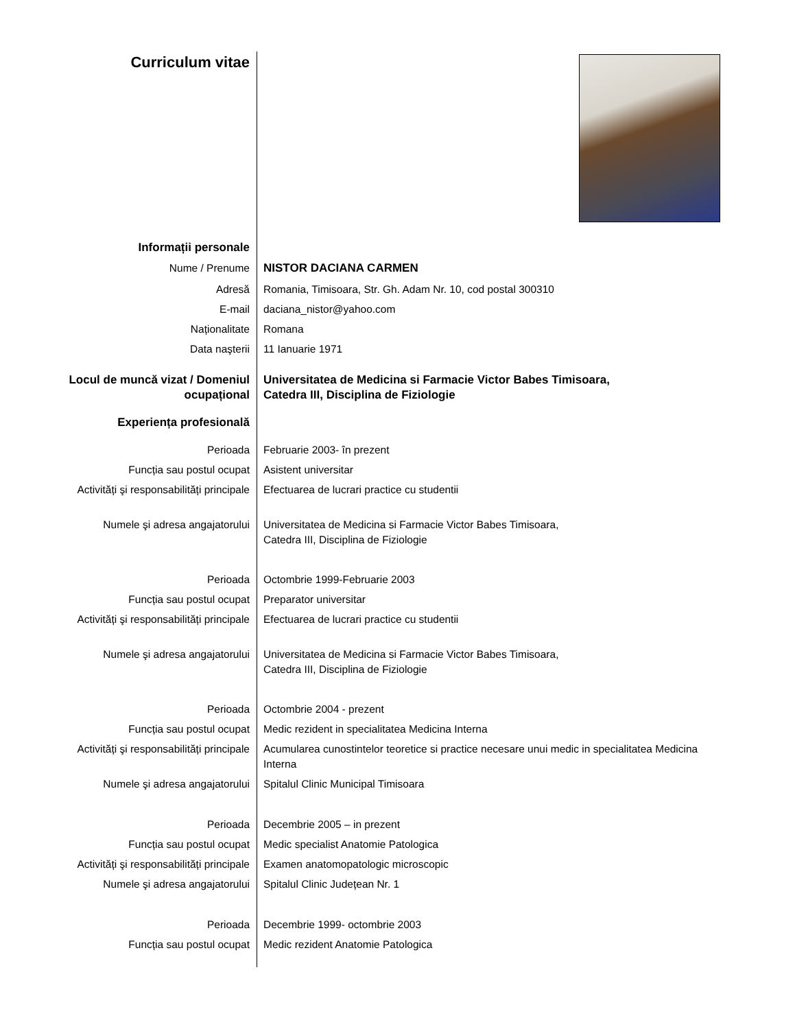| Curriculum vitae | |
| Informații personale | |
| Nume / Prenume | NISTOR DACIANA CARMEN |
| Adresă | Romania, Timisoara, Str. Gh. Adam Nr. 10, cod postal 300310 |
| E-mail | daciana_nistor@yahoo.com |
| Naționalitate | Romana |
| Data naşterii | 11 Ianuarie 1971 |
| Locul de muncă vizat / Domeniul ocupațional | Universitatea de Medicina si Farmacie Victor Babes Timisoara, Catedra III, Disciplina de Fiziologie |
| Experiența profesională | |
| Perioada | Februarie 2003- în prezent |
| Funcția sau postul ocupat | Asistent universitar |
| Activități şi responsabilități principale | Efectuarea de lucrari practice cu studentii |
| Numele şi adresa angajatorului | Universitatea de Medicina si Farmacie Victor Babes Timisoara, Catedra III, Disciplina de Fiziologie |
| Perioada | Octombrie 1999-Februarie 2003 |
| Funcția sau postul ocupat | Preparator universitar |
| Activități şi responsabilități principale | Efectuarea de lucrari practice cu studentii |
| Numele şi adresa angajatorului | Universitatea de Medicina si Farmacie Victor Babes Timisoara, Catedra III, Disciplina de Fiziologie |
| Perioada | Octombrie 2004 - prezent |
| Funcția sau postul ocupat | Medic rezident in specialitatea Medicina Interna |
| Activități şi responsabilități principale | Acumularea cunostintelor teoretice si practice necesare unui medic in specialitatea Medicina Interna |
| Numele şi adresa angajatorului | Spitalul Clinic Municipal Timisoara |
| Perioada | Decembrie 2005 – in prezent |
| Funcția sau postul ocupat | Medic specialist Anatomie Patologica |
| Activități şi responsabilități principale | Examen anatomopatologic microscopic |
| Numele şi adresa angajatorului | Spitalul Clinic Județean Nr. 1 |
| Perioada | Decembrie 1999- octombrie 2003 |
| Funcția sau postul ocupat | Medic rezident Anatomie Patologica |